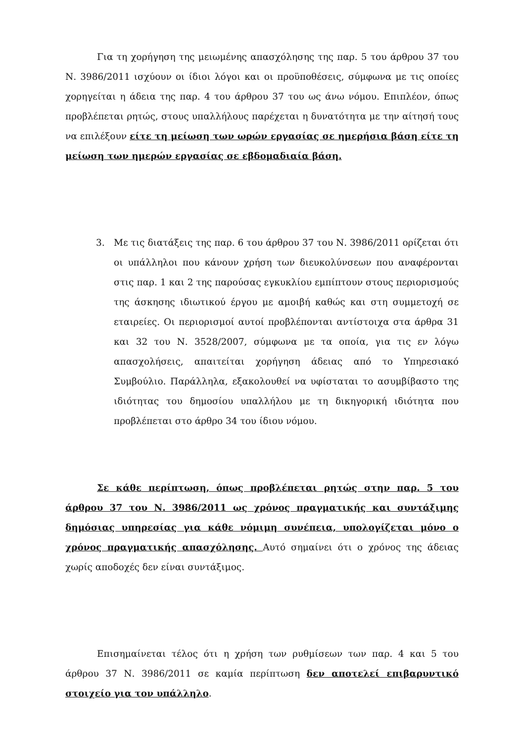Για τη χορήγηση της μειωμένης απασχόλησης της παρ. 5 του άρθρου 37 του Ν. 3986/2011 ισχύουν οι ίδιοι λόγοι και οι προϋποθέσεις, σύμφωνα με τις οποίες χορηγείται η άδεια της παρ. 4 του άρθρου 37 του ως άνω νόμου. Επιπλέον, όπως προβλέπεται ρητώς, στους υπαλλήλους παρέχεται η δυνατότητα με την αίτησή τους να επιλέξουν είτε τη μείωση των ωρών εργασίας σε ημερήσια βάση είτε τη μείωση των ημερών εργασίας σε εβδομαδιαία βάση.
3. Με τις διατάξεις της παρ. 6 του άρθρου 37 του Ν. 3986/2011 ορίζεται ότι οι υπάλληλοι που κάνουν χρήση των διευκολύνσεων που αναφέρονται στις παρ. 1 και 2 της παρούσας εγκυκλίου εμπίπτουν στους περιορισμούς της άσκησης ιδιωτικού έργου με αμοιβή καθώς και στη συμμετοχή σε εταιρείες. Οι περιορισμοί αυτοί προβλέπονται αντίστοιχα στα άρθρα 31 και 32 του Ν. 3528/2007, σύμφωνα με τα οποία, για τις εν λόγω απασχολήσεις, απαιτείται χορήγηση άδειας από το Υπηρεσιακό Συμβούλιο. Παράλληλα, εξακολουθεί να υφίσταται το ασυμβίβαστο της ιδιότητας του δημοσίου υπαλλήλου με τη δικηγορική ιδιότητα που προβλέπεται στο άρθρο 34 του ίδιου νόμου.
Σε κάθε περίπτωση, όπως προβλέπεται ρητώς στην παρ. 5 του άρθρου 37 του Ν. 3986/2011 ως χρόνος πραγματικής και συντάξιμης δημόσιας υπηρεσίας για κάθε νόμιμη συνέπεια, υπολογίζεται μόνο ο χρόνος πραγματικής απασχόλησης. Αυτό σημαίνει ότι ο χρόνος της άδειας χωρίς αποδοχές δεν είναι συντάξιμος.
Επισημαίνεται τέλος ότι η χρήση των ρυθμίσεων των παρ. 4 και 5 του άρθρου 37 Ν. 3986/2011 σε καμία περίπτωση δεν αποτελεί επιβαρυντικό στοιχείο για τον υπάλληλο.